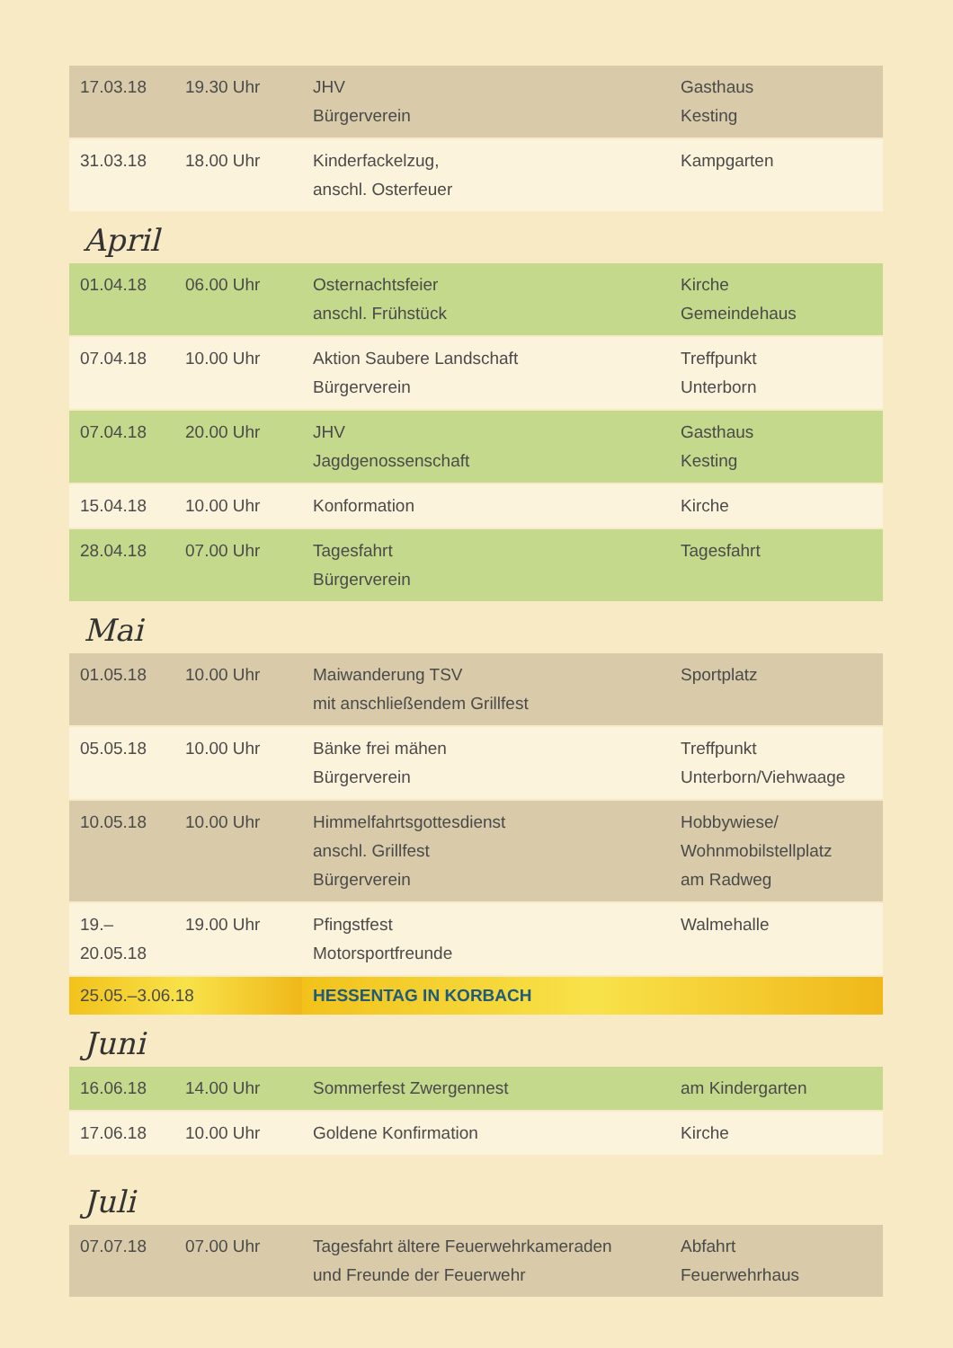| 17.03.18 | 19.30 Uhr | JHV Bürgerverein | Gasthaus Kesting |
| 31.03.18 | 18.00 Uhr | Kinderfackelzug, anschl. Osterfeuer | Kampgarten |
April
| 01.04.18 | 06.00 Uhr | Osternachtsfeier anschl. Frühstück | Kirche Gemeindehaus |
| 07.04.18 | 10.00 Uhr | Aktion Saubere Landschaft Bürgerverein | Treffpunkt Unterborn |
| 07.04.18 | 20.00 Uhr | JHV Jagdgenossenschaft | Gasthaus Kesting |
| 15.04.18 | 10.00 Uhr | Konformation | Kirche |
| 28.04.18 | 07.00 Uhr | Tagesfahrt Bürgerverein | Tagesfahrt |
Mai
| 01.05.18 | 10.00 Uhr | Maiwanderung TSV mit anschließendem Grillfest | Sportplatz |
| 05.05.18 | 10.00 Uhr | Bänke frei mähen Bürgerverein | Treffpunkt Unterborn/Viehwaage |
| 10.05.18 | 10.00 Uhr | Himmelfahrtsgottesdienst anschl. Grillfest Bürgerverein | Hobbywiese/ Wohnmobilstellplatz am Radweg |
| 19.–20.05.18 | 19.00 Uhr | Pfingstfest Motorsportfreunde | Walmehalle |
| 25.05.–3.06.18 | | HESSENTAG IN KORBACH | |
Juni
| 16.06.18 | 14.00 Uhr | Sommerfest Zwergennest | am Kindergarten |
| 17.06.18 | 10.00 Uhr | Goldene Konfirmation | Kirche |
Juli
| 07.07.18 | 07.00 Uhr | Tagesfahrt ältere Feuerwehrkameraden und Freunde der Feuerwehr | Abfahrt Feuerwehrhaus |